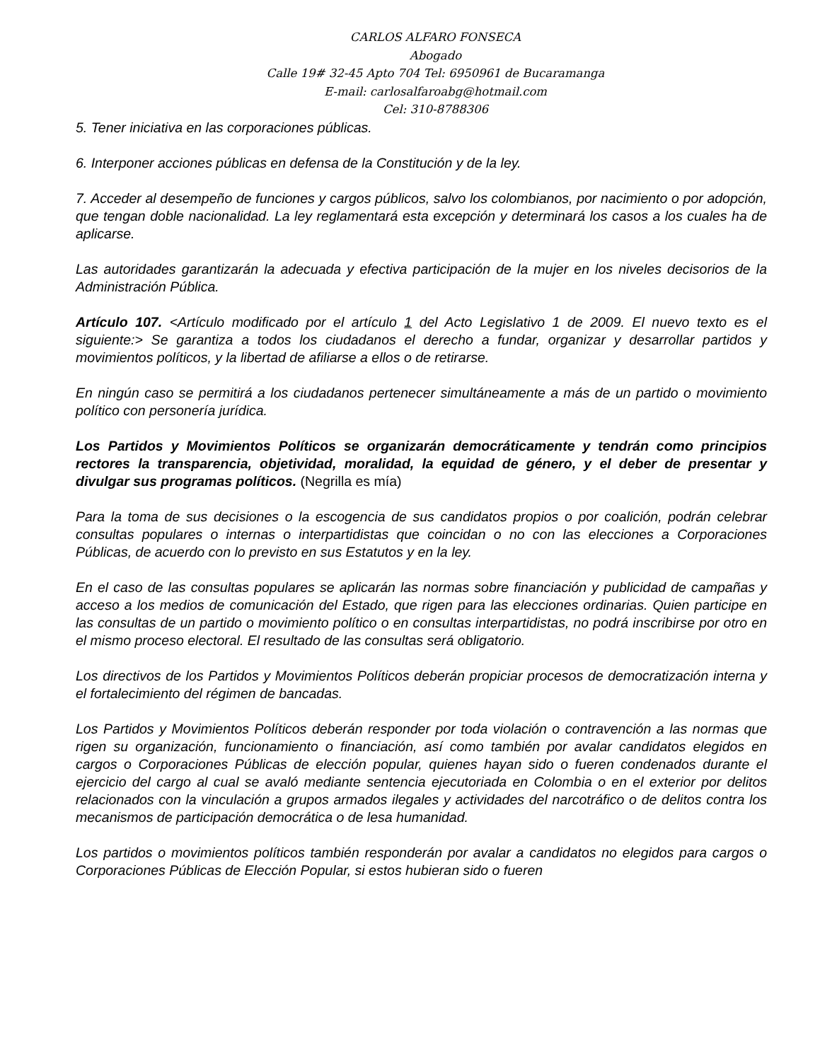CARLOS ALFARO FONSECA
Abogado
Calle 19# 32-45 Apto 704 Tel: 6950961 de Bucaramanga
E-mail: carlosalfaroabg@hotmail.com
Cel: 310-8788306
5. Tener iniciativa en las corporaciones públicas.
6. Interponer acciones públicas en defensa de la Constitución y de la ley.
7. Acceder al desempeño de funciones y cargos públicos, salvo los colombianos, por nacimiento o por adopción, que tengan doble nacionalidad. La ley reglamentará esta excepción y determinará los casos a los cuales ha de aplicarse.
Las autoridades garantizarán la adecuada y efectiva participación de la mujer en los niveles decisorios de la Administración Pública.
Artículo 107. <Artículo modificado por el artículo 1 del Acto Legislativo 1 de 2009. El nuevo texto es el siguiente:> Se garantiza a todos los ciudadanos el derecho a fundar, organizar y desarrollar partidos y movimientos políticos, y la libertad de afiliarse a ellos o de retirarse.
En ningún caso se permitirá a los ciudadanos pertenecer simultáneamente a más de un partido o movimiento político con personería jurídica.
Los Partidos y Movimientos Políticos se organizarán democráticamente y tendrán como principios rectores la transparencia, objetividad, moralidad, la equidad de género, y el deber de presentar y divulgar sus programas políticos. (Negrilla es mía)
Para la toma de sus decisiones o la escogencia de sus candidatos propios o por coalición, podrán celebrar consultas populares o internas o interpartidistas que coincidan o no con las elecciones a Corporaciones Públicas, de acuerdo con lo previsto en sus Estatutos y en la ley.
En el caso de las consultas populares se aplicarán las normas sobre financiación y publicidad de campañas y acceso a los medios de comunicación del Estado, que rigen para las elecciones ordinarias. Quien participe en las consultas de un partido o movimiento político o en consultas interpartidistas, no podrá inscribirse por otro en el mismo proceso electoral. El resultado de las consultas será obligatorio.
Los directivos de los Partidos y Movimientos Políticos deberán propiciar procesos de democratización interna y el fortalecimiento del régimen de bancadas.
Los Partidos y Movimientos Políticos deberán responder por toda violación o contravención a las normas que rigen su organización, funcionamiento o financiación, así como también por avalar candidatos elegidos en cargos o Corporaciones Públicas de elección popular, quienes hayan sido o fueren condenados durante el ejercicio del cargo al cual se avaló mediante sentencia ejecutoriada en Colombia o en el exterior por delitos relacionados con la vinculación a grupos armados ilegales y actividades del narcotráfico o de delitos contra los mecanismos de participación democrática o de lesa humanidad.
Los partidos o movimientos políticos también responderán por avalar a candidatos no elegidos para cargos o Corporaciones Públicas de Elección Popular, si estos hubieran sido o fueren